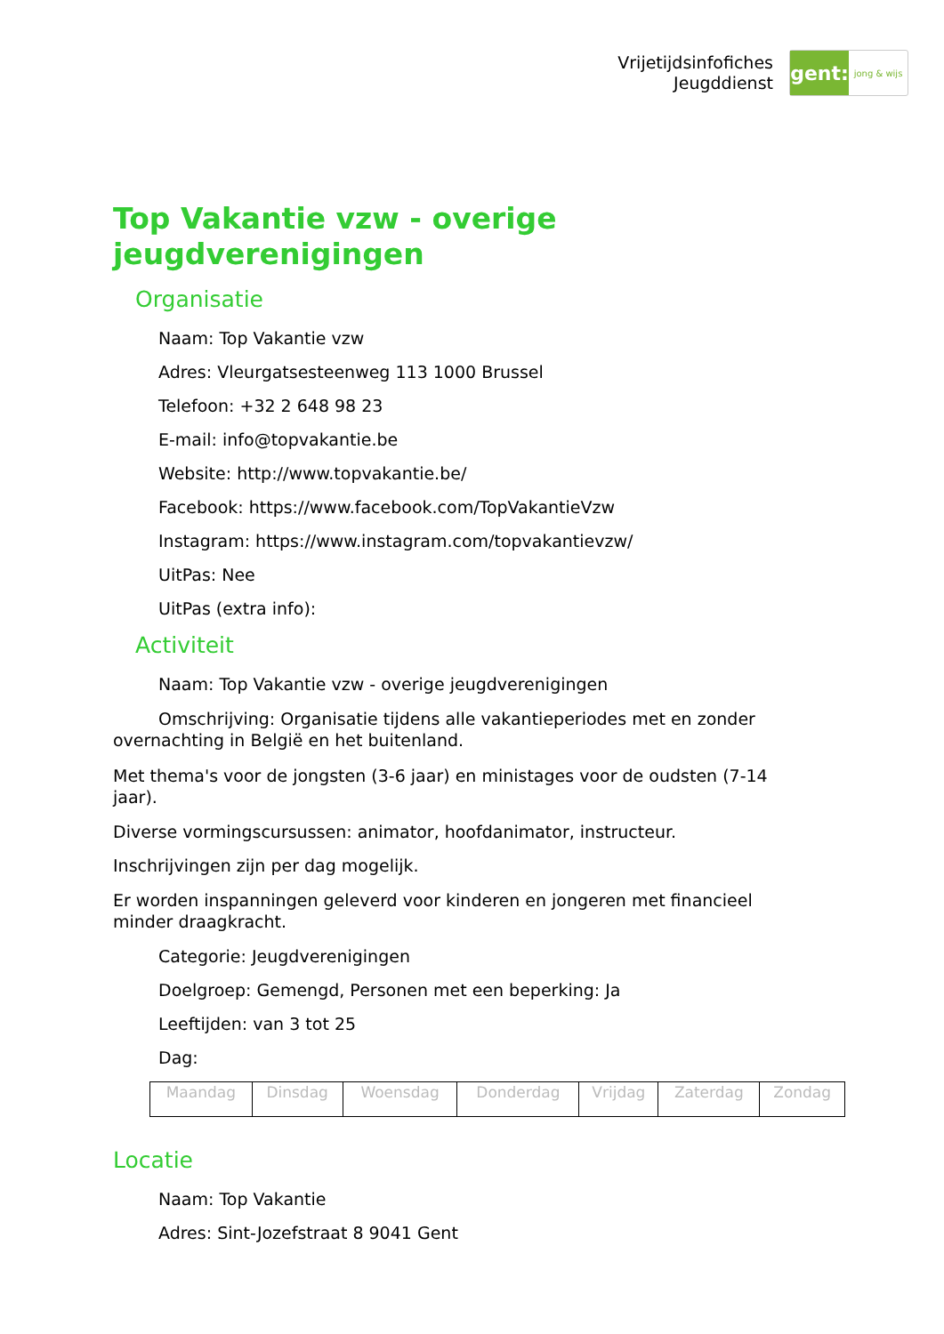Vrijetijdsinfofiches
Jeugddienst
gent:
jong & wijs
Top Vakantie vzw - overige jeugdverenigingen
Organisatie
Naam: Top Vakantie vzw
Adres: Vleurgatsesteenweg 113 1000 Brussel
Telefoon: +32 2 648 98 23
E-mail: info@topvakantie.be
Website: http://www.topvakantie.be/
Facebook: https://www.facebook.com/TopVakantieVzw
Instagram: https://www.instagram.com/topvakantievzw/
UitPas: Nee
UitPas (extra info):
Activiteit
Naam: Top Vakantie vzw - overige jeugdverenigingen
Omschrijving: Organisatie tijdens alle vakantieperiodes met en zonder overnachting in België en het buitenland.
Met thema's voor de jongsten (3-6 jaar) en ministages voor de oudsten (7-14 jaar).
Diverse vormingscursussen: animator, hoofdanimator, instructeur.
Inschrijvingen zijn per dag mogelijk.
Er worden inspanningen geleverd voor kinderen en jongeren met financieel minder draagkracht.
Categorie: Jeugdverenigingen
Doelgroep: Gemengd, Personen met een beperking: Ja
Leeftijden: van 3 tot 25
Dag:
| Maandag | Dinsdag | Woensdag | Donderdag | Vrijdag | Zaterdag | Zondag |
Locatie
Naam: Top Vakantie
Adres: Sint-Jozefstraat 8 9041 Gent